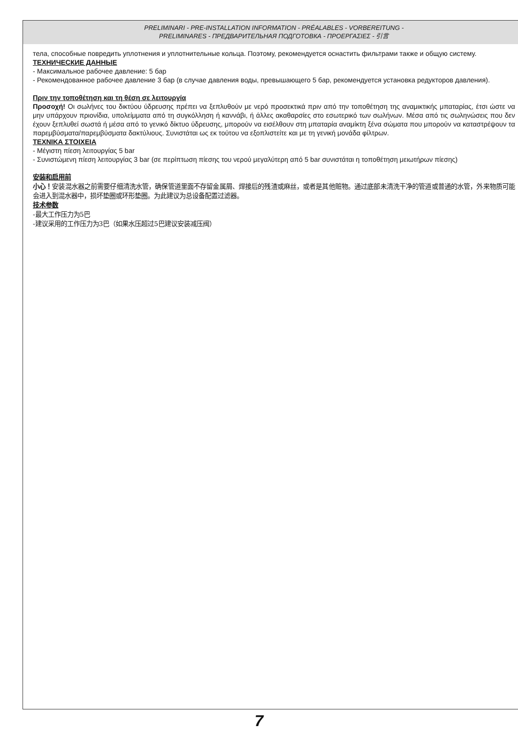PRELIMINARI - PRE-INSTALLATION INFORMATION - PRÉALABLES - VORBEREITUNG -
PRELIMINARES - ПРЕДВАРИТЕЛЬНАЯ ПОДГОТОВКА - ΠΡΟΕΡΓΑΣΙΕΣ - 引言
тела, способные повредить уплотнения и уплотнительные кольца. Поэтому, рекомендуется оснастить фильтрами также и общую систему.
ТЕХНИЧЕСКИЕ ДАННЫЕ
- Максимальное рабочее давление: 5 бар
- Рекомендованное рабочее давление 3 бар (в случае давления воды, превышающего 5 бар, рекомендуется установка редукторов давления).
Πριν την τοποθέτηση και τη θέση σε λειτουργία
Προσοχή! Οι σωλήνες του δικτύου ύδρευσης πρέπει να ξεπλυθούν με νερό προσεκτικά πριν από την τοποθέτηση της αναμικτικής μπαταρίας, έτσι ώστε να μην υπάρχουν πριονίδια, υπολείμματα από τη συγκόλληση ή καννάβι, ή άλλες ακαθαρσίες στο εσωτερικό των σωλήνων. Μέσα από τις σωληνώσεις που δεν έχουν ξεπλυθεί σωστά ή μέσα από το γενικό δίκτυο ύδρευσης, μπορούν να εισέλθουν στη μπαταρία αναμίκτη ξένα σώματα που μπορούν να καταστρέψουν τα παρεμβύσματα/παρεμβύσματα δακτύλιους. Συνιστάται ως εκ τούτου να εξοπλιστείτε και με τη γενική μονάδα φίλτρων.
ΤΕΧΝΙΚΑ ΣΤΟΙΧΕΙΑ
- Μέγιστη πίεση λειτουργίας 5 bar
- Συνιστώμενη πίεση λειτουργίας 3 bar (σε περίπτωση πίεσης του νερού μεγαλύτερη από 5 bar συνιστάται η τοποθέτηση μειωτήρων πίεσης)
安装和启用前
小心！安装混水器之前需要仔细清洗水管，确保管道里面不存留金属屑、焊接后的残渣或麻丝，或者是其他赃物。通过底部未清洗干净的管道或普通的水管，外来物质可能会进入到混水器中，损坏垫圈或环形垫圈。为此建议为总设备配置过滤器。
技术参数
-最大工作压力为5巴
-建议采用的工作压力为3巴（如果水压超过5巴建议安装减压阀）
7